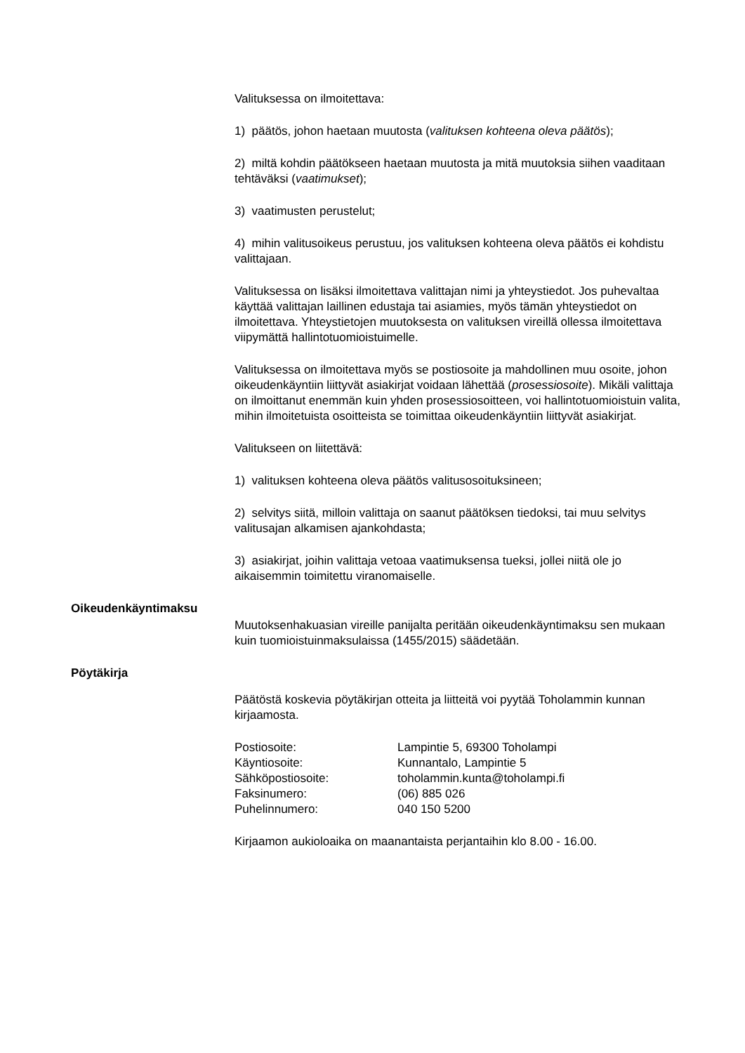Valituksessa on ilmoitettava:
1) päätös, johon haetaan muutosta (valituksen kohteena oleva päätös);
2) miltä kohdin päätökseen haetaan muutosta ja mitä muutoksia siihen vaaditaan tehtäväksi (vaatimukset);
3) vaatimusten perustelut;
4) mihin valitusoikeus perustuu, jos valituksen kohteena oleva päätös ei kohdistu valittajaan.
Valituksessa on lisäksi ilmoitettava valittajan nimi ja yhteystiedot. Jos puhevaltaa käyttää valittajan laillinen edustaja tai asiamies, myös tämän yhteystiedot on ilmoitettava. Yhteystietojen muutoksesta on valituksen vireillä ollessa ilmoitettava viipymättä hallintotuomioistuimelle.
Valituksessa on ilmoitettava myös se postiosoite ja mahdollinen muu osoite, johon oikeudenkäyntiin liittyvät asiakirjat voidaan lähettää (prosessiosoite). Mikäli valittaja on ilmoittanut enemmän kuin yhden prosessiosoitteen, voi hallintotuomioistuin valita, mihin ilmoitetuista osoitteista se toimittaa oikeudenkäyntiin liittyvät asiakirjat.
Valitukseen on liitettävä:
1) valituksen kohteena oleva päätös valitusosoituksineen;
2) selvitys siitä, milloin valittaja on saanut päätöksen tiedoksi, tai muu selvitys valitusajan alkamisen ajankohdasta;
3) asiakirjat, joihin valittaja vetoaa vaatimuksensa tueksi, jollei niitä ole jo aikaisemmin toimitettu viranomaiselle.
Oikeudenkäyntimaksu
Muutoksenhakuasian vireille panijalta peritään oikeudenkäyntimaksu sen mukaan kuin tuomioistuinmaksulaissa (1455/2015) säädetään.
Pöytäkirja
Päätöstä koskevia pöytäkirjan otteita ja liitteitä voi pyytää Toholammin kunnan kirjaamosta.
Postiosoite:
Lampintie 5, 69300 Toholampi
Käyntiosoite:
Kunnantalo, Lampintie 5
Sähköpostiosoite:
toholammin.kunta@toholampi.fi
Faksinumero:
(06) 885 026
Puhelinnumero:
040 150 5200
Kirjaamon aukioloaika on maanantaista perjantaihin klo 8.00 - 16.00.